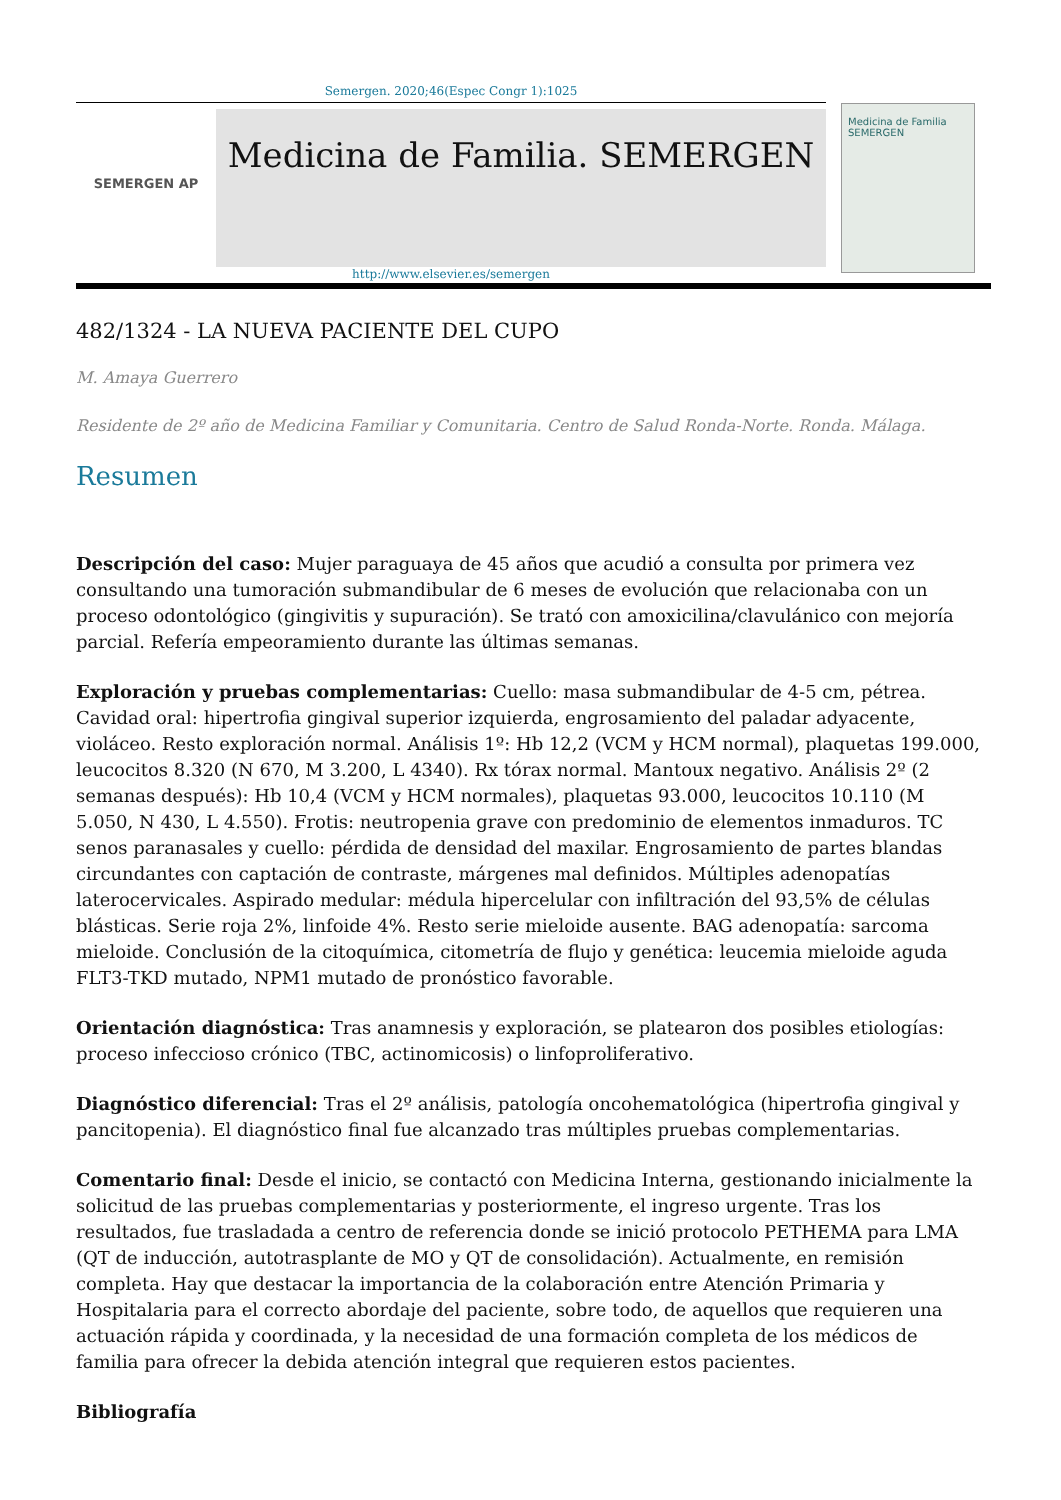Semergen. 2020;46(Espec Congr 1):1025
SEMERGEN AP
Medicina de Familia. SEMERGEN
Medicina de Familia
SEMERGEN
http://www.elsevier.es/semergen
482/1324 - LA NUEVA PACIENTE DEL CUPO
M. Amaya Guerrero
Residente de 2º año de Medicina Familiar y Comunitaria. Centro de Salud Ronda-Norte. Ronda. Málaga.
Resumen
Descripción del caso: Mujer paraguaya de 45 años que acudió a consulta por primera vez consultando una tumoración submandibular de 6 meses de evolución que relacionaba con un proceso odontológico (gingivitis y supuración). Se trató con amoxicilina/clavulánico con mejoría parcial. Refería empeoramiento durante las últimas semanas.
Exploración y pruebas complementarias: Cuello: masa submandibular de 4-5 cm, pétrea. Cavidad oral: hipertrofia gingival superior izquierda, engrosamiento del paladar adyacente, violáceo. Resto exploración normal. Análisis 1º: Hb 12,2 (VCM y HCM normal), plaquetas 199.000, leucocitos 8.320 (N 670, M 3.200, L 4340). Rx tórax normal. Mantoux negativo. Análisis 2º (2 semanas después): Hb 10,4 (VCM y HCM normales), plaquetas 93.000, leucocitos 10.110 (M 5.050, N 430, L 4.550). Frotis: neutropenia grave con predominio de elementos inmaduros. TC senos paranasales y cuello: pérdida de densidad del maxilar. Engrosamiento de partes blandas circundantes con captación de contraste, márgenes mal definidos. Múltiples adenopatías laterocervicales. Aspirado medular: médula hipercelular con infiltración del 93,5% de células blásticas. Serie roja 2%, linfoide 4%. Resto serie mieloide ausente. BAG adenopatía: sarcoma mieloide. Conclusión de la citoquímica, citometría de flujo y genética: leucemia mieloide aguda FLT3-TKD mutado, NPM1 mutado de pronóstico favorable.
Orientación diagnóstica: Tras anamnesis y exploración, se platearon dos posibles etiologías: proceso infeccioso crónico (TBC, actinomicosis) o linfoproliferativo.
Diagnóstico diferencial: Tras el 2º análisis, patología oncohematológica (hipertrofia gingival y pancitopenia). El diagnóstico final fue alcanzado tras múltiples pruebas complementarias.
Comentario final: Desde el inicio, se contactó con Medicina Interna, gestionando inicialmente la solicitud de las pruebas complementarias y posteriormente, el ingreso urgente. Tras los resultados, fue trasladada a centro de referencia donde se inició protocolo PETHEMA para LMA (QT de inducción, autotrasplante de MO y QT de consolidación). Actualmente, en remisión completa. Hay que destacar la importancia de la colaboración entre Atención Primaria y Hospitalaria para el correcto abordaje del paciente, sobre todo, de aquellos que requieren una actuación rápida y coordinada, y la necesidad de una formación completa de los médicos de familia para ofrecer la debida atención integral que requieren estos pacientes.
Bibliografía